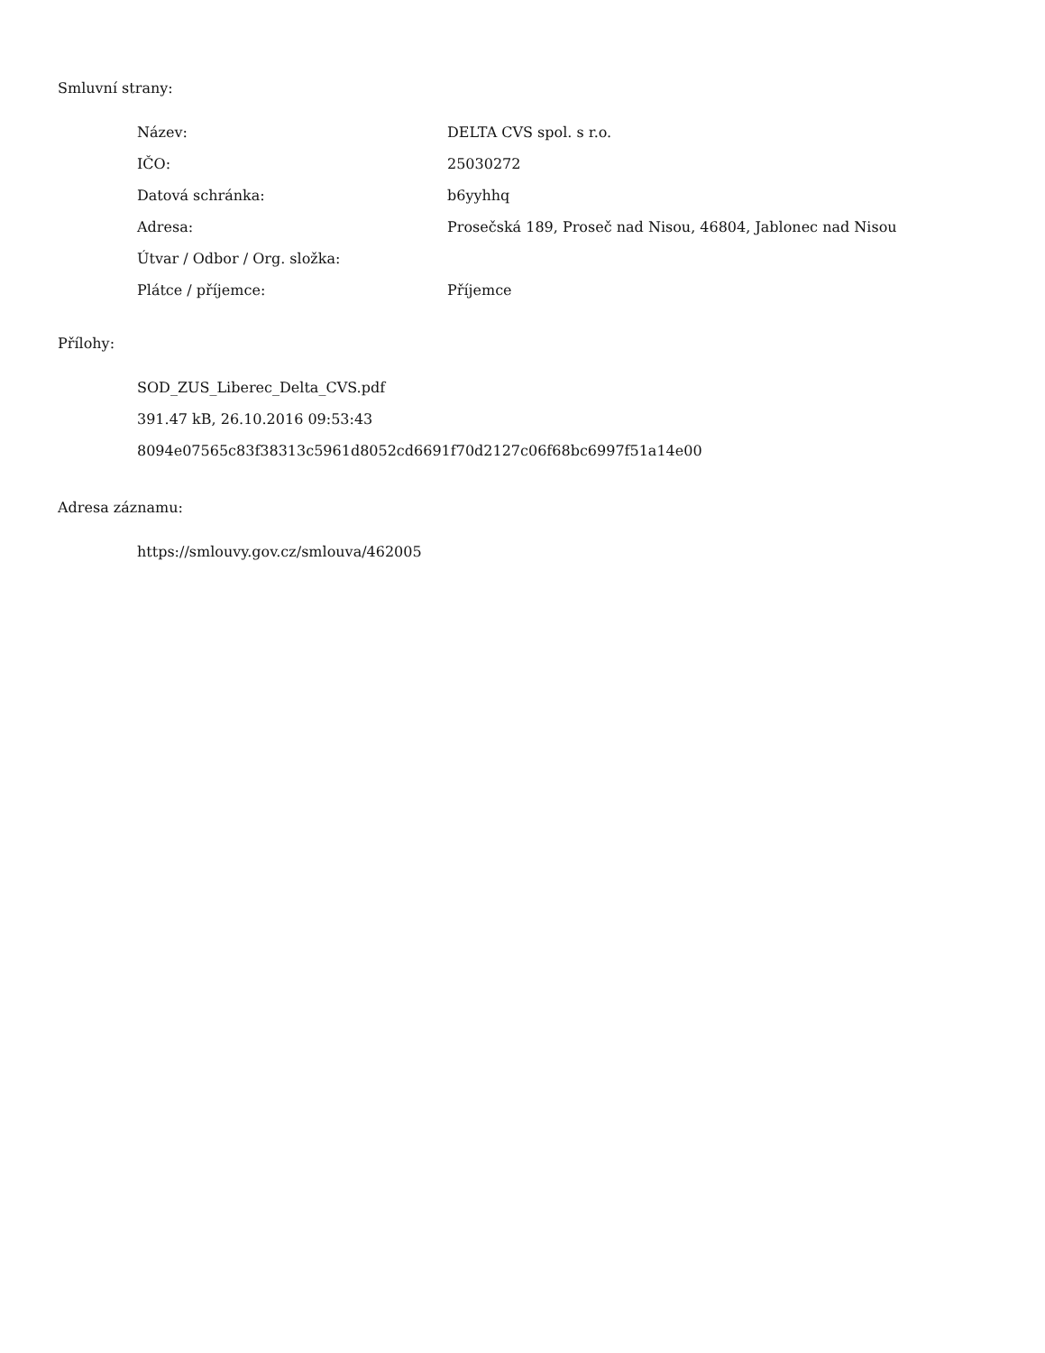Smluvní strany:
| Název: | DELTA CVS spol. s r.o. |
| IČO: | 25030272 |
| Datová schránka: | b6yyhhq |
| Adresa: | Prosečská 189, Proseč nad Nisou, 46804, Jablonec nad Nisou |
| Útvar / Odbor / Org. složka: | |
| Plátce / příjemce: | Příjemce |
Přílohy:
SOD_ZUS_Liberec_Delta_CVS.pdf
391.47 kB, 26.10.2016 09:53:43
8094e07565c83f38313c5961d8052cd6691f70d2127c06f68bc6997f51a14e00
Adresa záznamu:
https://smlouvy.gov.cz/smlouva/462005